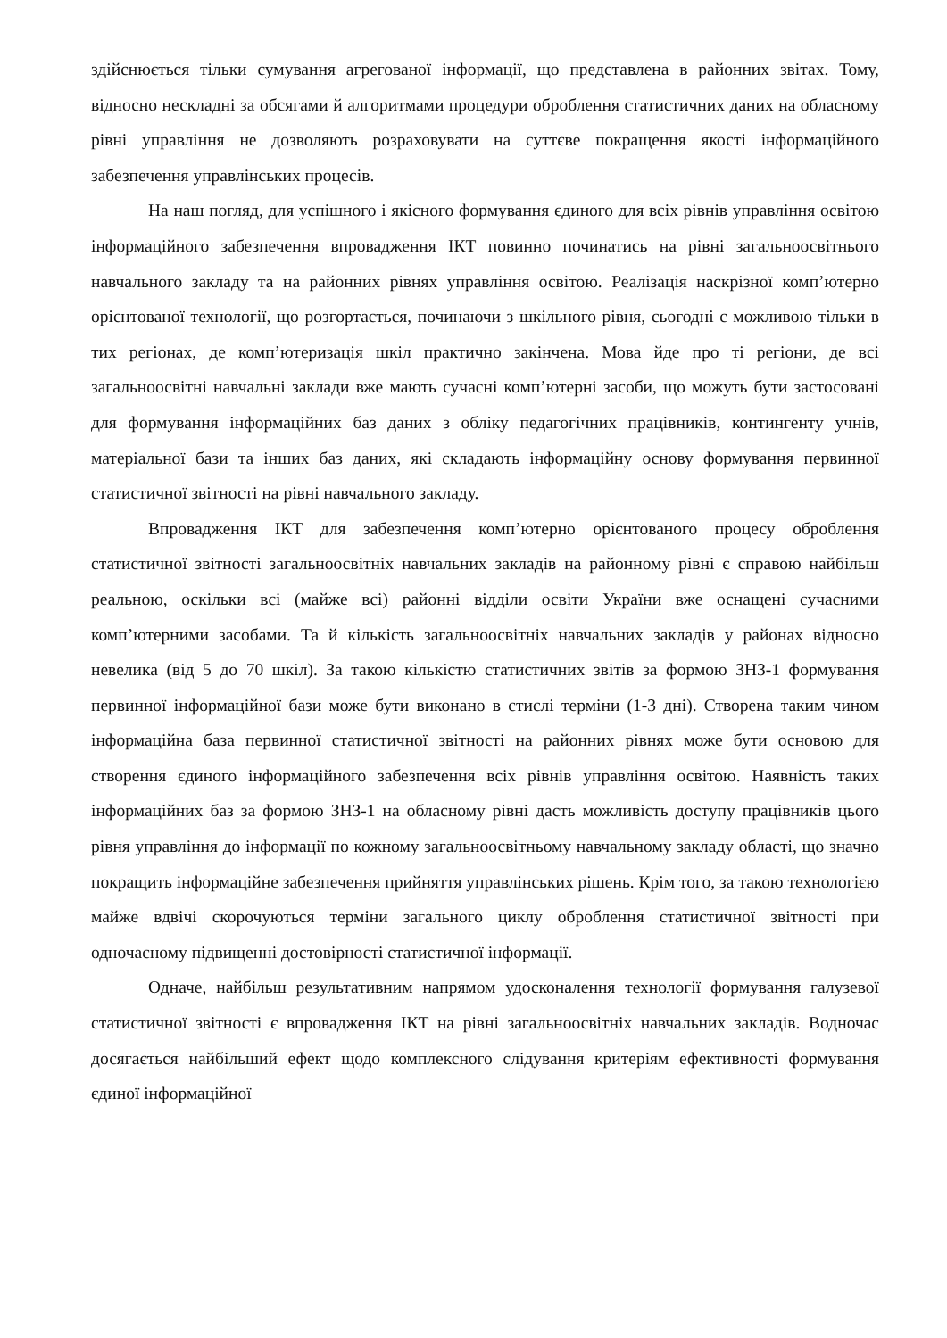здійснюється тільки сумування агрегованої інформації, що представлена в районних звітах. Тому, відносно нескладні за обсягами й алгоритмами процедури оброблення статистичних даних на обласному рівні управління не дозволяють розраховувати на суттєве покращення якості інформаційного забезпечення управлінських процесів.
На наш погляд, для успішного і якісного формування єдиного для всіх рівнів управління освітою інформаційного забезпечення впровадження ІКТ повинно починатись на рівні загальноосвітнього навчального закладу та на районних рівнях управління освітою. Реалізація наскрізної комп’ютерно орієнтованої технології, що розгортається, починаючи з шкільного рівня, сьогодні є можливою тільки в тих регіонах, де комп’ютеризація шкіл практично закінчена. Мова йде про ті регіони, де всі загальноосвітні навчальні заклади вже мають сучасні комп’ютерні засоби, що можуть бути застосовані для формування інформаційних баз даних з обліку педагогічних працівників, контингенту учнів, матеріальної бази та інших баз даних, які складають інформаційну основу формування первинної статистичної звітності на рівні навчального закладу.
Впровадження ІКТ для забезпечення комп’ютерно орієнтованого процесу оброблення статистичної звітності загальноосвітніх навчальних закладів на районному рівні є справою найбільш реальною, оскільки всі (майже всі) районні відділи освіти України вже оснащені сучасними комп’ютерними засобами. Та й кількість загальноосвітніх навчальних закладів у районах відносно невелика (від 5 до 70 шкіл). За такою кількістю статистичних звітів за формою ЗНЗ-1 формування первинної інформаційної бази може бути виконано в стислі терміни (1-3 дні). Створена таким чином інформаційна база первинної статистичної звітності на районних рівнях може бути основою для створення єдиного інформаційного забезпечення всіх рівнів управління освітою. Наявність таких інформаційних баз за формою ЗНЗ-1 на обласному рівні дасть можливість доступу працівників цього рівня управління до інформації по кожному загальноосвітньому навчальному закладу області, що значно покращить інформаційне забезпечення прийняття управлінських рішень. Крім того, за такою технологією майже вдвічі скорочуються терміни загального циклу оброблення статистичної звітності при одночасному підвищенні достовірності статистичної інформації.
Одначе, найбільш результативним напрямом удосконалення технології формування галузевої статистичної звітності є впровадження ІКТ на рівні загальноосвітніх навчальних закладів. Водночас досягається найбільший ефект щодо комплексного слідування критеріям ефективності формування єдиної інформаційної